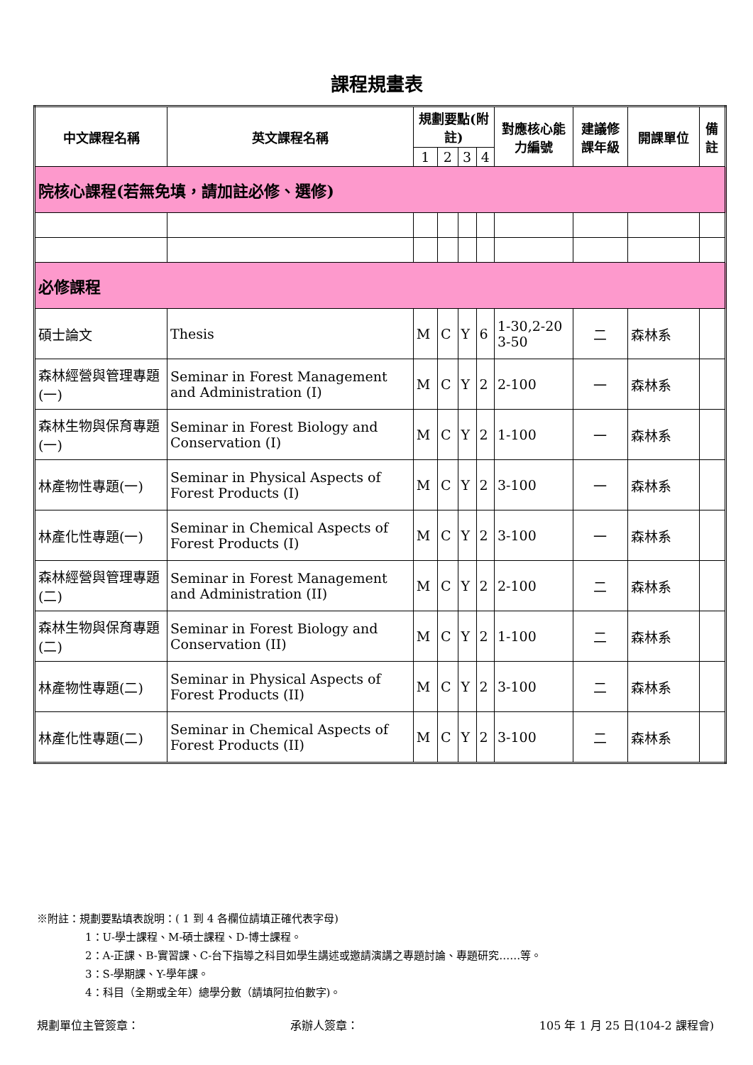課程規畫表
| 中文課程名稱 | 英文課程名稱 | 規劃要點(附註) | | | | 對應核心能力編號 | 建議修課年級 | 開課單位 | 備註 |
| --- | --- | --- | --- | --- | --- | --- | --- | --- | --- |
| | | 1 | 2 | 3 | 4 | | | | |
| 院核心課程(若無免填，請加註必修、選修) | | | | | | | | | |
| 必修課程 | | | | | | | | | |
| 碩士論文 | Thesis | M | C | Y | 6 | 1-30,2-20 3-50 | 二 | 森林系 | |
| 森林經營與管理專題 (一) | Seminar in Forest Management and Administration (I) | M | C | Y | 2 | 2-100 | 一 | 森林系 | |
| 森林生物與保育專題(一) | Seminar in Forest Biology and Conservation (I) | M | C | Y | 2 | 1-100 | 一 | 森林系 | |
| 林產物性專題(一) | Seminar in Physical Aspects of Forest Products (I) | M | C | Y | 2 | 3-100 | 一 | 森林系 | |
| 林產化性專題(一) | Seminar in Chemical Aspects of Forest Products (I) | M | C | Y | 2 | 3-100 | 一 | 森林系 | |
| 森林經營與管理專題(二) | Seminar in Forest Management and Administration (II) | M | C | Y | 2 | 2-100 | 二 | 森林系 | |
| 森林生物與保育專題(二) | Seminar in Forest Biology and Conservation (II) | M | C | Y | 2 | 1-100 | 二 | 森林系 | |
| 林產物性專題(二) | Seminar in Physical Aspects of Forest Products (II) | M | C | Y | 2 | 3-100 | 二 | 森林系 | |
| 林產化性專題(二) | Seminar in Chemical Aspects of Forest Products (II) | M | C | Y | 2 | 3-100 | 二 | 森林系 | |
※附註：規劃要點填表說明：( 1 到 4 各欄位請填正確代表字母)
1：U-學士課程、M-碩士課程、D-博士課程。
2：A-正課、B-實習課、C-台下指導之科目如學生講述或邀請演講之專題討論、專題研究……等。
3：S-學期課、Y-學年課。
4：科目（全期或全年）總學分數（請填阿拉伯數字)。
規劃單位主管簽章： 承辦人簽章： 105 年 1 月 25 日(104-2 課程會)